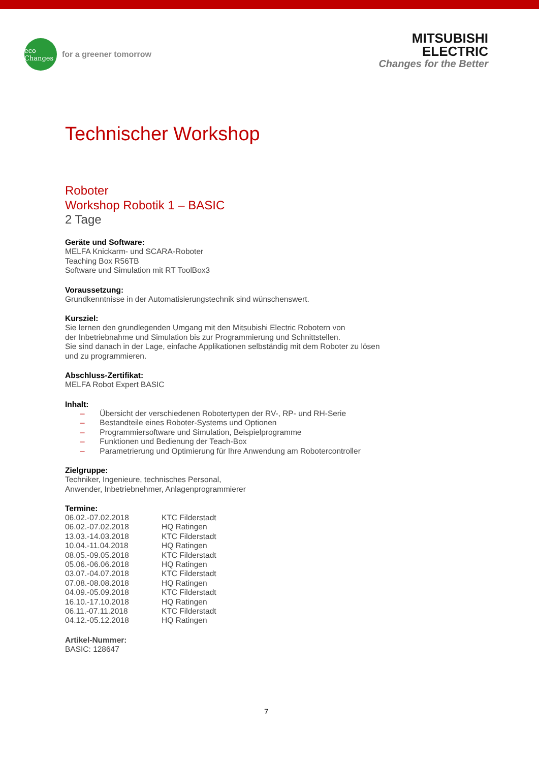eco Changes
for a greener tomorrow
MITSUBISHI
ELECTRIC
Changes for the Better
Technischer Workshop
Roboter
Workshop Robotik 1 – BASIC
2 Tage
Geräte und Software:
MELFA Knickarm- und SCARA-Roboter
Teaching Box R56TB
Software und Simulation mit RT ToolBox3
Voraussetzung:
Grundkenntnisse in der Automatisierungstechnik sind wünschenswert.
Kursziel:
Sie lernen den grundlegenden Umgang mit den Mitsubishi Electric Robotern von
der Inbetriebnahme und Simulation bis zur Programmierung und Schnittstellen.
Sie sind danach in der Lage, einfache Applikationen selbständig mit dem Roboter zu lösen
und zu programmieren.
Abschluss-Zertifikat:
MELFA Robot Expert BASIC
Inhalt:
– Übersicht der verschiedenen Robotertypen der RV-, RP- und RH-Serie
– Bestandteile eines Roboter-Systems und Optionen
– Programmiersoftware und Simulation, Beispielprogramme
– Funktionen und Bedienung der Teach-Box
– Parametrierung und Optimierung für Ihre Anwendung am Robotercontroller
Zielgruppe:
Techniker, Ingenieure, technisches Personal,
Anwender, Inbetriebnehmer, Anlagenprogrammierer
Termine:
| 06.02.-07.02.2018 | KTC Filderstadt |
| 06.02.-07.02.2018 | HQ Ratingen |
| 13.03.-14.03.2018 | KTC Filderstadt |
| 10.04.-11.04.2018 | HQ Ratingen |
| 08.05.-09.05.2018 | KTC Filderstadt |
| 05.06.-06.06.2018 | HQ Ratingen |
| 03.07.-04.07.2018 | KTC Filderstadt |
| 07.08.-08.08.2018 | HQ Ratingen |
| 04.09.-05.09.2018 | KTC Filderstadt |
| 16.10.-17.10.2018 | HQ Ratingen |
| 06.11.-07.11.2018 | KTC Filderstadt |
| 04.12.-05.12.2018 | HQ Ratingen |
Artikel-Nummer:
BASIC: 128647
7